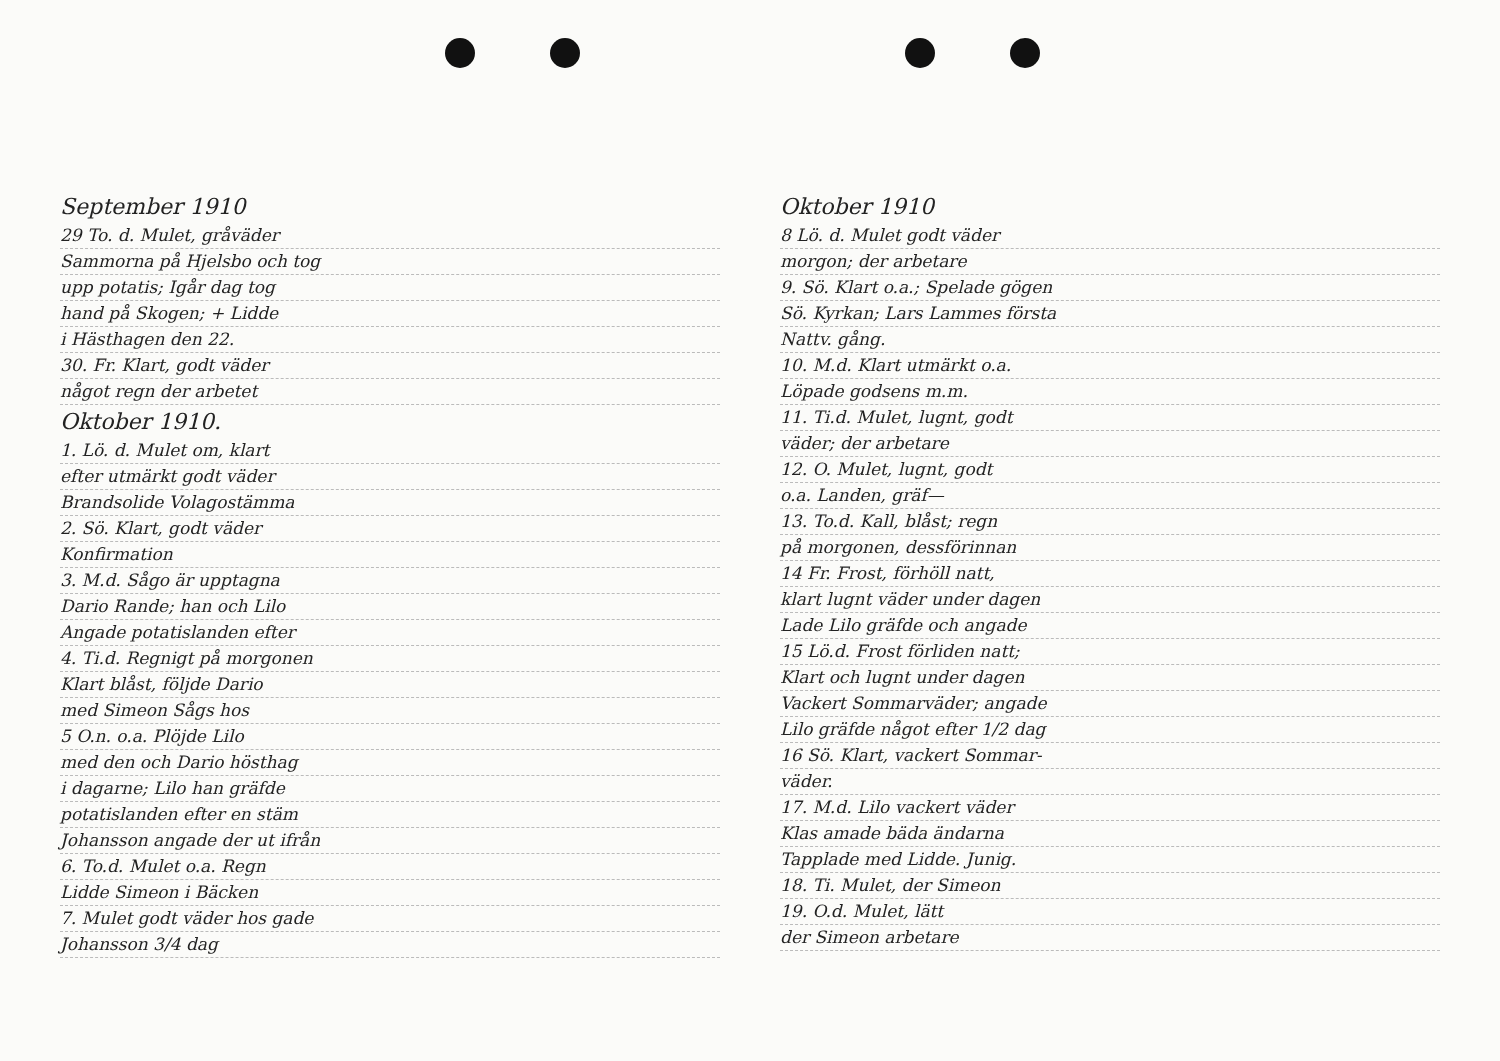September 1910
29 To. d. Mulet, gråväder
Sammorna på Hjelsbo och tog
upp potatis; Igår dag tog
hand på Skogen; + Lidde
i Hästhagen den 22.
30. Fr. Klart, godt väder
något regn der arbetet
Oktober 1910.
1. Lö. d. Mulet om, klart
efter utmärkt godt väder
Brandsolide Volagostämma
2. Sö. Klart, godt väder
Konfirmation
3. M.d. Sågo är upptagna
Dario Rande; han och Lilo
Angade potatislanden efter
4. Ti.d. Regnigt på morgonen
Klart blåst, följde Dario
med Simeon Sågs hos
5 O.n. o.a. Plöjde Lilo
med den och Dario hösthag
i dagarne; Lilo han gräfde
potatislanden efter en stäm
Johansson angade der ut ifrån
6. To.d. Mulet o.a. Regn
Lidde Simeon i Bäcken
7. Mulet godt väder hos gade
Johansson 3/4 dag
Oktober 1910
8 Lö. d. Mulet godt väder
morgon; der arbetare
9. Sö. Klart o.a.; Spelade gögen
Sö. Kyrkan; Lars Lammes första
Nattv. gång.
10. M.d. Klart utmärkt o.a.
Löpade godsens m.m.
11. Ti.d. Mulet, lugnt, godt
väder; der arbetare
12. O. Mulet, lugnt, godt
o.a. Landen, gräf—
13. To.d. Kall, blåst; regn
på morgonen, dessförinnan
14 Fr. Frost, förhöll natt,
klart lugnt väder under dagen
Lade Lilo gräfde och angade
15 Lö.d. Frost förliden natt;
Klart och lugnt under dagen
Vackert Sommarväder; angade
Lilo gräfde något efter 1/2 dag
16 Sö. Klart, vackert Sommar-
väder.
17. M.d. Lilo vackert väder
Klas amade bäda ändarna
Tapplade med Lidde. Junig.
18. Ti. Mulet, der Simeon
19. O.d. Mulet, lätt
der Simeon arbetare